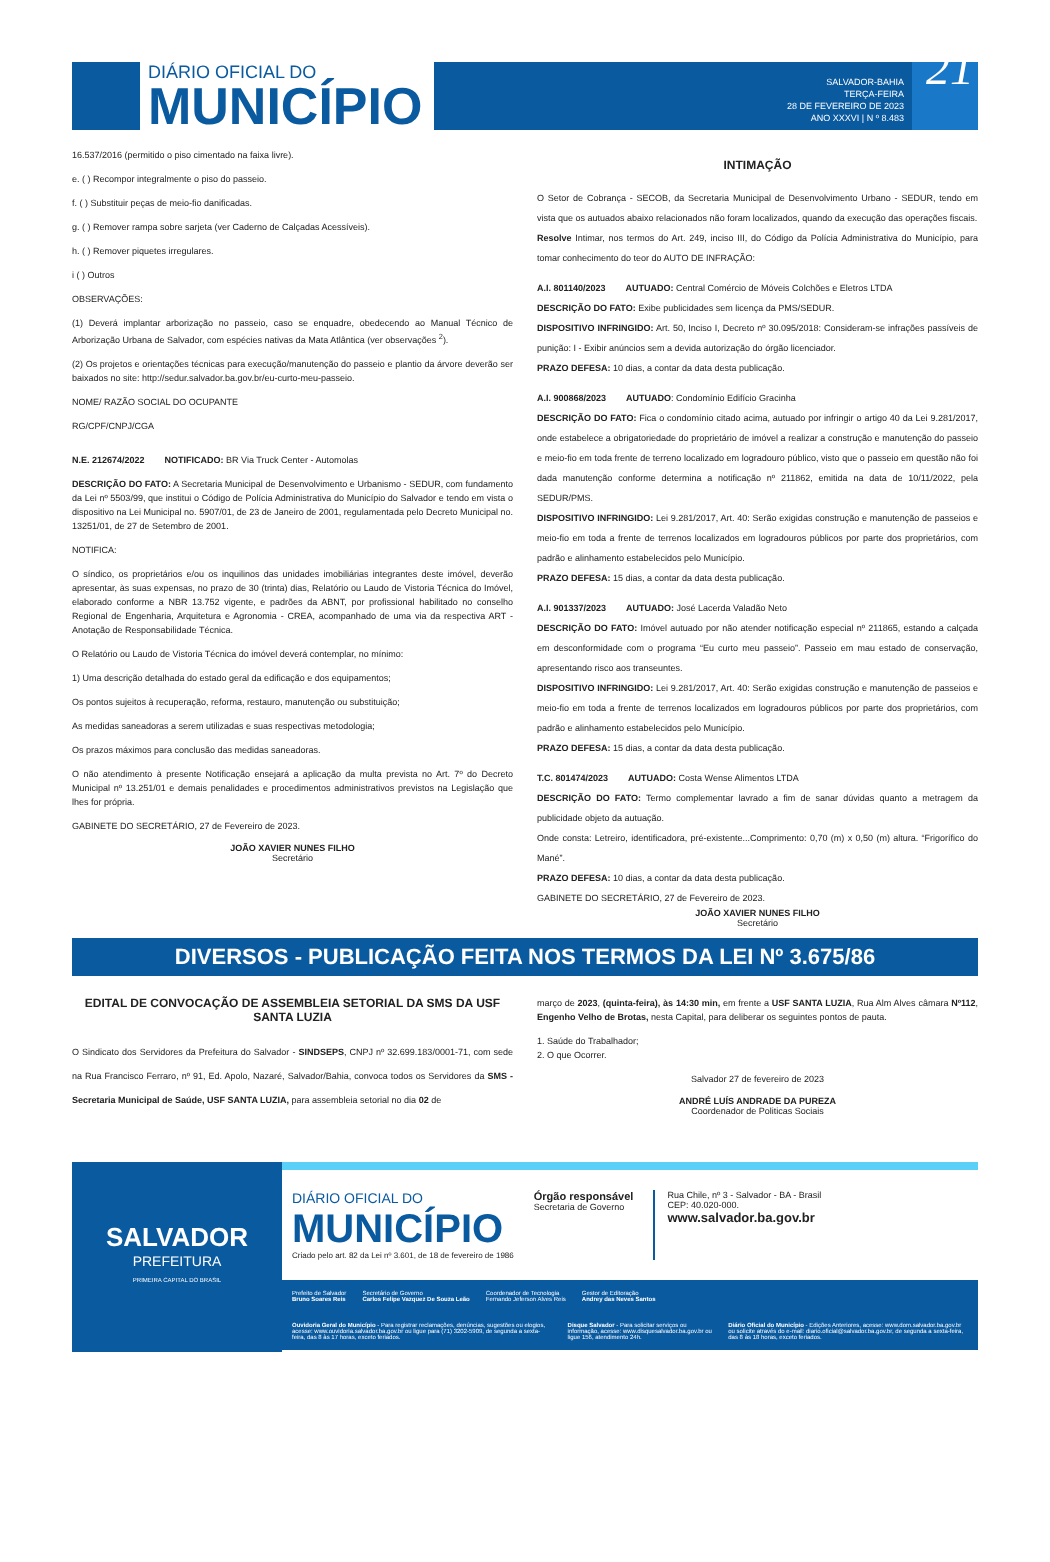DIÁRIO OFICIAL DO
MUNICÍPIO
SALVADOR-BAHIA
TERÇA-FEIRA
28 DE FEVEREIRO DE 2023
ANO XXXVI | N º 8.483
21
16.537/2016 (permitido o piso cimentado na faixa livre).
e. ( ) Recompor integralmente o piso do passeio.
f. ( ) Substituir peças de meio-fio danificadas.
g. ( ) Remover rampa sobre sarjeta (ver Caderno de Calçadas Acessíveis).
h. ( ) Remover piquetes irregulares.
i ( ) Outros
OBSERVAÇÕES:
(1) Deverá implantar arborização no passeio, caso se enquadre, obedecendo ao Manual Técnico de Arborização Urbana de Salvador, com espécies nativas da Mata Atlântica (ver observações <sup>2</sup>).
(2) Os projetos e orientações técnicas para execução/manutenção do passeio e plantio da árvore deverão ser baixados no site: http://sedur.salvador.ba.gov.br/eu-curto-meu-passeio.
NOME/ RAZÃO SOCIAL DO OCUPANTE
RG/CPF/CNPJ/CGA
N.E. 212674/2022 NOTIFICADO: BR Via Truck Center - Automolas
DESCRIÇÃO DO FATO: A Secretaria Municipal de Desenvolvimento e Urbanismo - SEDUR, com fundamento da Lei nº 5503/99, que institui o Código de Polícia Administrativa do Município do Salvador e tendo em vista o dispositivo na Lei Municipal no. 5907/01, de 23 de Janeiro de 2001, regulamentada pelo Decreto Municipal no. 13251/01, de 27 de Setembro de 2001.
NOTIFICA:
O síndico, os proprietários e/ou os inquilinos das unidades imobiliárias integrantes deste imóvel, deverão apresentar, às suas expensas, no prazo de 30 (trinta) dias, Relatório ou Laudo de Vistoria Técnica do Imóvel, elaborado conforme a NBR 13.752 vigente, e padrões da ABNT, por profissional habilitado no conselho Regional de Engenharia, Arquitetura e Agronomia - CREA, acompanhado de uma via da respectiva ART - Anotação de Responsabilidade Técnica.
O Relatório ou Laudo de Vistoria Técnica do imóvel deverá contemplar, no mínimo:
1) Uma descrição detalhada do estado geral da edificação e dos equipamentos;
Os pontos sujeitos à recuperação, reforma, restauro, manutenção ou substituição;
As medidas saneadoras a serem utilizadas e suas respectivas metodologia;
Os prazos máximos para conclusão das medidas saneadoras.
O não atendimento à presente Notificação ensejará a aplicação da multa prevista no Art. 7º do Decreto Municipal nº 13.251/01 e demais penalidades e procedimentos administrativos previstos na Legislação que lhes for própria.
GABINETE DO SECRETÁRIO, 27 de Fevereiro de 2023.
JOÃO XAVIER NUNES FILHO
Secretário
INTIMAÇÃO
O Setor de Cobrança - SECOB, da Secretaria Municipal de Desenvolvimento Urbano - SEDUR, tendo em vista que os autuados abaixo relacionados não foram localizados, quando da execução das operações fiscais.
Resolve Intimar, nos termos do Art. 249, inciso III, do Código da Polícia Administrativa do Município, para tomar conhecimento do teor do AUTO DE INFRAÇÃO:
A.I. 801140/2023 AUTUADO: Central Comércio de Móveis Colchões e Eletros LTDA
DESCRIÇÃO DO FATO: Exibe publicidades sem licença da PMS/SEDUR.
DISPOSITIVO INFRINGIDO: Art. 50, Inciso I, Decreto nº 30.095/2018: Consideram-se infrações passíveis de punição: I - Exibir anúncios sem a devida autorização do órgão licenciador.
PRAZO DEFESA: 10 dias, a contar da data desta publicação.
A.I. 900868/2023 AUTUADO: Condomínio Edifício Gracinha
DESCRIÇÃO DO FATO: Fica o condomínio citado acima, autuado por infringir o artigo 40 da Lei 9.281/2017, onde estabelece a obrigatoriedade do proprietário de imóvel a realizar a construção e manutenção do passeio e meio-fio em toda frente de terreno localizado em logradouro público, visto que o passeio em questão não foi dada manutenção conforme determina a notificação nº 211862, emitida na data de 10/11/2022, pela SEDUR/PMS.
DISPOSITIVO INFRINGIDO: Lei 9.281/2017, Art. 40: Serão exigidas construção e manutenção de passeios e meio-fio em toda a frente de terrenos localizados em logradouros públicos por parte dos proprietários, com padrão e alinhamento estabelecidos pelo Município.
PRAZO DEFESA: 15 dias, a contar da data desta publicação.
A.I. 901337/2023 AUTUADO: José Lacerda Valadão Neto
DESCRIÇÃO DO FATO: Imóvel autuado por não atender notificação especial nº 211865, estando a calçada em desconformidade com o programa “Eu curto meu passeio”. Passeio em mau estado de conservação, apresentando risco aos transeuntes.
DISPOSITIVO INFRINGIDO: Lei 9.281/2017, Art. 40: Serão exigidas construção e manutenção de passeios e meio-fio em toda a frente de terrenos localizados em logradouros públicos por parte dos proprietários, com padrão e alinhamento estabelecidos pelo Município.
PRAZO DEFESA: 15 dias, a contar da data desta publicação.
T.C. 801474/2023 AUTUADO: Costa Wense Alimentos LTDA
DESCRIÇÃO DO FATO: Termo complementar lavrado a fim de sanar dúvidas quanto a metragem da publicidade objeto da autuação.
Onde consta: Letreiro, identificadora, pré-existente...Comprimento: 0,70 (m) x 0,50 (m) altura. “Frigorífico do Mané”.
PRAZO DEFESA: 10 dias, a contar da data desta publicação.
GABINETE DO SECRETÁRIO, 27 de Fevereiro de 2023.
JOÃO XAVIER NUNES FILHO
Secretário
DIVERSOS - PUBLICAÇÃO FEITA NOS TERMOS DA LEI Nº 3.675/86
EDITAL DE CONVOCAÇÃO DE ASSEMBLEIA SETORIAL DA SMS DA USF SANTA LUZIA
O Sindicato dos Servidores da Prefeitura do Salvador - SINDSEPS, CNPJ nº 32.699.183/0001-71, com sede na Rua Francisco Ferraro, nº 91, Ed. Apolo, Nazaré, Salvador/Bahia, convoca todos os Servidores da SMS - Secretaria Municipal de Saúde, USF SANTA LUZIA, para assembleia setorial no dia 02 de
março de 2023, (quinta-feira), às 14:30 min, em frente a USF SANTA LUZIA, Rua Alm Alves câmara Nº112, Engenho Velho de Brotas, nesta Capital, para deliberar os seguintes pontos de pauta.
1. Saúde do Trabalhador;
2. O que Ocorrer.
Salvador 27 de fevereiro de 2023
ANDRÉ LUÍS ANDRADE DA PUREZA
Coordenador de Politicas Sociais
SALVADOR
PREFEITURA
PRIMEIRA CAPITAL DO BRASIL
DIÁRIO OFICIAL DO
MUNICÍPIO
Criado pelo art. 82 da Lei nº 3.601, de 18 de fevereiro de 1986
Órgão responsável
Secretaria de Governo
Rua Chile, nº 3 - Salvador - BA - Brasil
CEP: 40.020-000.
www.salvador.ba.gov.br
Prefeito de Salvador
Bruno Soares Reis
Secretário de Governo
Carlos Felipe Vazquez De Souza Leão
Coordenador de Tecnologia
Fernando Jeferson Alves Reis
Gestor de Editoração
Andrey das Neves Santos
Ouvidoria Geral do Município - Para registrar reclamações, denúncias, sugestões ou elogios, acesse: www.ouvidoria.salvador.ba.gov.br ou ligue para (71) 3202-5909, de segunda a sexta-feira, das 8 às 17 horas, exceto feriados.
Disque Salvador - Para solicitar serviços ou informação, acesse: www.disquesalvador.ba.gov.br ou ligue 156, atendimento 24h.
Diário Oficial do Município - Edições Anteriores, acesse: www.dom.salvador.ba.gov.br ou solicite através do e-mail: diario.oficial@salvador.ba.gov.br, de segunda a sexta-feira, das 8 às 18 horas, exceto feriados.